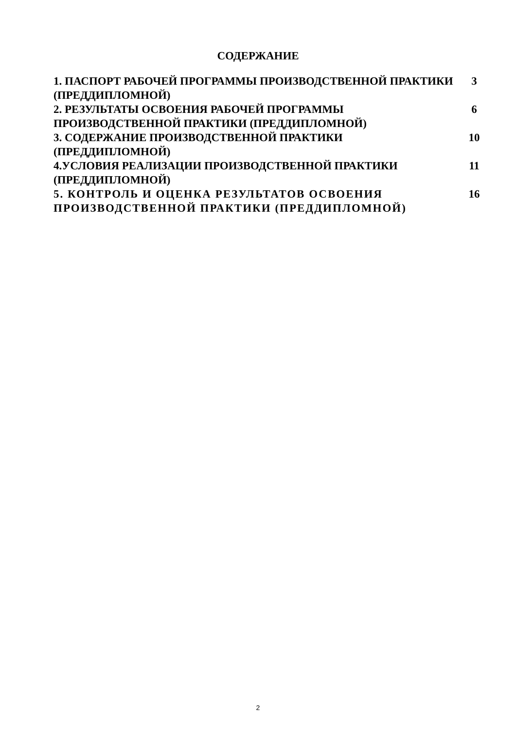СОДЕРЖАНИЕ
| 1. ПАСПОРТ РАБОЧЕЙ ПРОГРАММЫ ПРОИЗВОДСТВЕННОЙ ПРАКТИКИ (ПРЕДДИПЛОМНОЙ) | 3 |
| 2. РЕЗУЛЬТАТЫ ОСВОЕНИЯ РАБОЧЕЙ ПРОГРАММЫ ПРОИЗВОДСТВЕННОЙ ПРАКТИКИ (ПРЕДДИПЛОМНОЙ) | 6 |
| 3. СОДЕРЖАНИЕ ПРОИЗВОДСТВЕННОЙ ПРАКТИКИ (ПРЕДДИПЛОМНОЙ) | 10 |
| 4.УСЛОВИЯ РЕАЛИЗАЦИИ ПРОИЗВОДСТВЕННОЙ ПРАКТИКИ (ПРЕДДИПЛОМНОЙ) | 11 |
| 5. КОНТРОЛЬ И ОЦЕНКА РЕЗУЛЬТАТОВ ОСВОЕНИЯ ПРОИЗВОДСТВЕННОЙ ПРАКТИКИ (ПРЕДДИПЛОМНОЙ) | 16 |
2